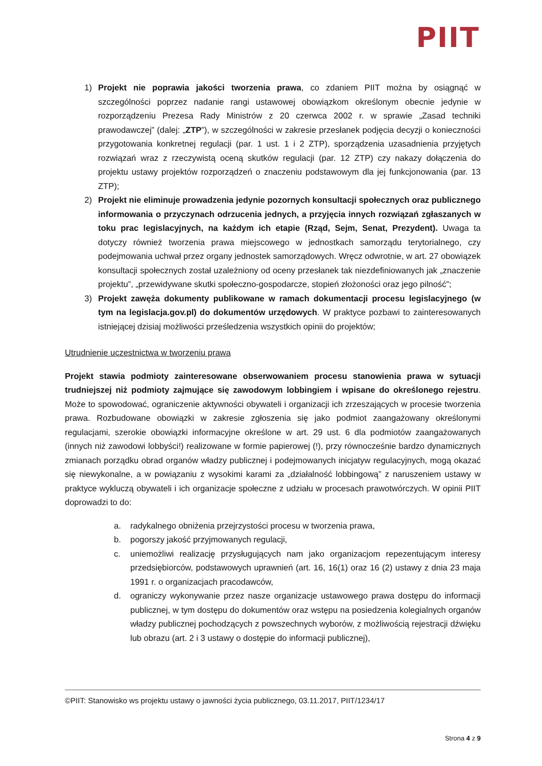PIIT
1) Projekt nie poprawia jakości tworzenia prawa, co zdaniem PIIT można by osiągnąć w szczególności poprzez nadanie rangi ustawowej obowiązkom określonym obecnie jedynie w rozporządzeniu Prezesa Rady Ministrów z 20 czerwca 2002 r. w sprawie „Zasad techniki prawodawczej” (dalej: „ZTP”), w szczególności w zakresie przesłanek podjęcia decyzji o konieczności przygotowania konkretnej regulacji (par. 1 ust. 1 i 2 ZTP), sporządzenia uzasadnienia przyjętych rozwiązań wraz z rzeczywistą oceną skutków regulacji (par. 12 ZTP) czy nakazy dołączenia do projektu ustawy projektów rozporządzeń o znaczeniu podstawowym dla jej funkcjonowania (par. 13 ZTP);
2) Projekt nie eliminuje prowadzenia jedynie pozornych konsultacji społecznych oraz publicznego informowania o przyczynach odrzucenia jednych, a przyjęcia innych rozwiązań zgłaszanych w toku prac legislacyjnych, na każdym ich etapie (Rząd, Sejm, Senat, Prezydent). Uwaga ta dotyczy również tworzenia prawa miejscowego w jednostkach samorządu terytorialnego, czy podejmowania uchwał przez organy jednostek samorządowych. Wręcz odwrotnie, w art. 27 obowiązek konsultacji społecznych został uzależniony od oceny przesłanek tak niezdefiniowanych jak „znaczenie projektu”, „przewidywane skutki społeczno-gospodarcze, stopień złożoności oraz jego pilność”;
3) Projekt zawęża dokumenty publikowane w ramach dokumentacji procesu legislacyjnego (w tym na legislacja.gov.pl) do dokumentów urzędowych. W praktyce pozbawi to zainteresowanych istniejącej dzisiaj możliwości prześledzenia wszystkich opinii do projektów;
Utrudnienie uczestnictwa w tworzeniu prawa
Projekt stawia podmioty zainteresowane obserwowaniem procesu stanowienia prawa w sytuacji trudniejszej niż podmioty zajmujące się zawodowym lobbingiem i wpisane do określonego rejestru. Może to spowodować, ograniczenie aktywności obywateli i organizacji ich zrzeszających w procesie tworzenia prawa. Rozbudowane obowiązki w zakresie zgłoszenia się jako podmiot zaangażowany określonymi regulacjami, szerokie obowiązki informacyjne określone w art. 29 ust. 6 dla podmiotów zaangażowanych (innych niż zawodowi lobbyści!) realizowane w formie papierowej (!), przy równocześnie bardzo dynamicznych zmianach porządku obrad organów władzy publicznej i podejmowanych inicjatyw regulacyjnych, mogą okazać się niewykonalne, a w powiązaniu z wysokimi karami za „działalność lobbingową” z naruszeniem ustawy w praktyce wykluczą obywateli i ich organizacje społeczne z udziału w procesach prawotwórczych. W opinii PIIT doprowadzi to do:
a. radykalnego obniżenia przejrzystości procesu w tworzenia prawa,
b. pogorszy jakość przyjmowanych regulacji,
c. uniemożliwi realizację przysługujących nam jako organizacjom repezentującym interesy przedsiębiorców, podstawowych uprawnień (art. 16, 16(1) oraz 16 (2) ustawy z dnia 23 maja 1991 r. o organizacjach pracodawców,
d. ograniczy wykonywanie przez nasze organizacje ustawowego prawa dostępu do informacji publicznej, w tym dostępu do dokumentów oraz wstępu na posiedzenia kolegialnych organów władzy publicznej pochodzących z powszechnych wyborów, z możliwością rejestracji dźwięku lub obrazu (art. 2 i 3 ustawy o dostępie do informacji publicznej),
©PIIT: Stanowisko ws projektu ustawy o jawności życia publicznego, 03.11.2017, PIIT/1234/17
Strona 4 z 9